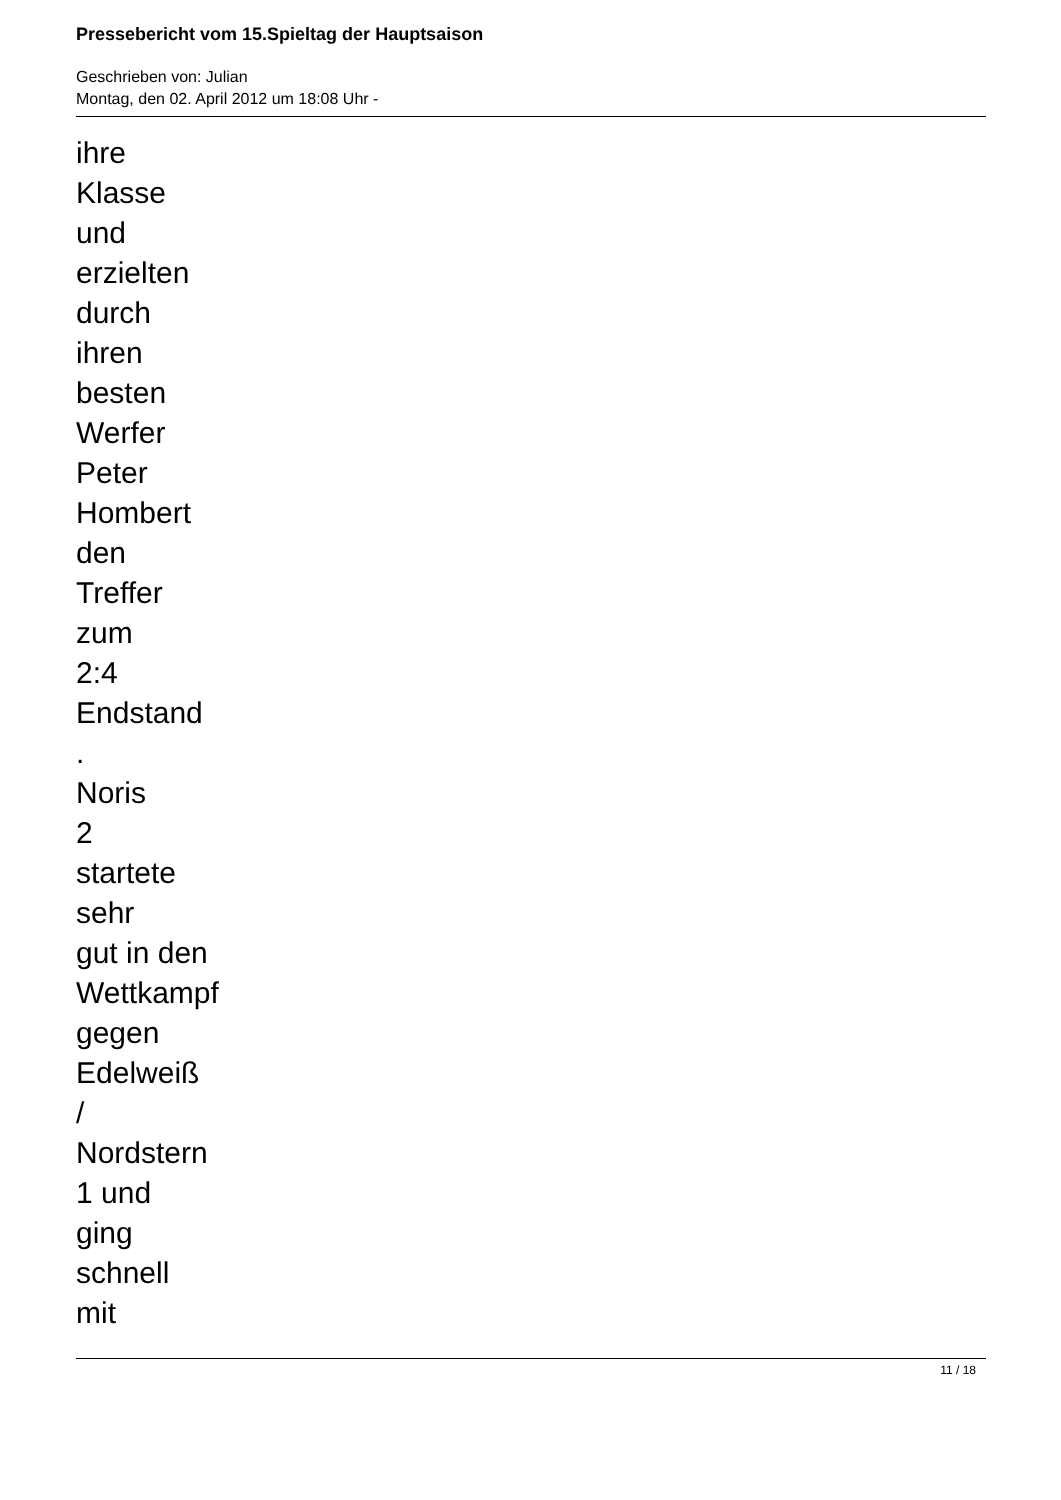Pressebericht vom 15.Spieltag der Hauptsaison
Geschrieben von: Julian
Montag, den 02. April 2012 um 18:08 Uhr -
ihre
Klasse
und
erzielten
durch
ihren
besten
Werfer
Peter
Hombert
den
Treffer
zum
2:4
Endstand
.
Noris
2
startete
sehr
gut in den
Wettkampf
gegen
Edelweiß
/
Nordstern
1 und
ging
schnell
mit
11 / 18